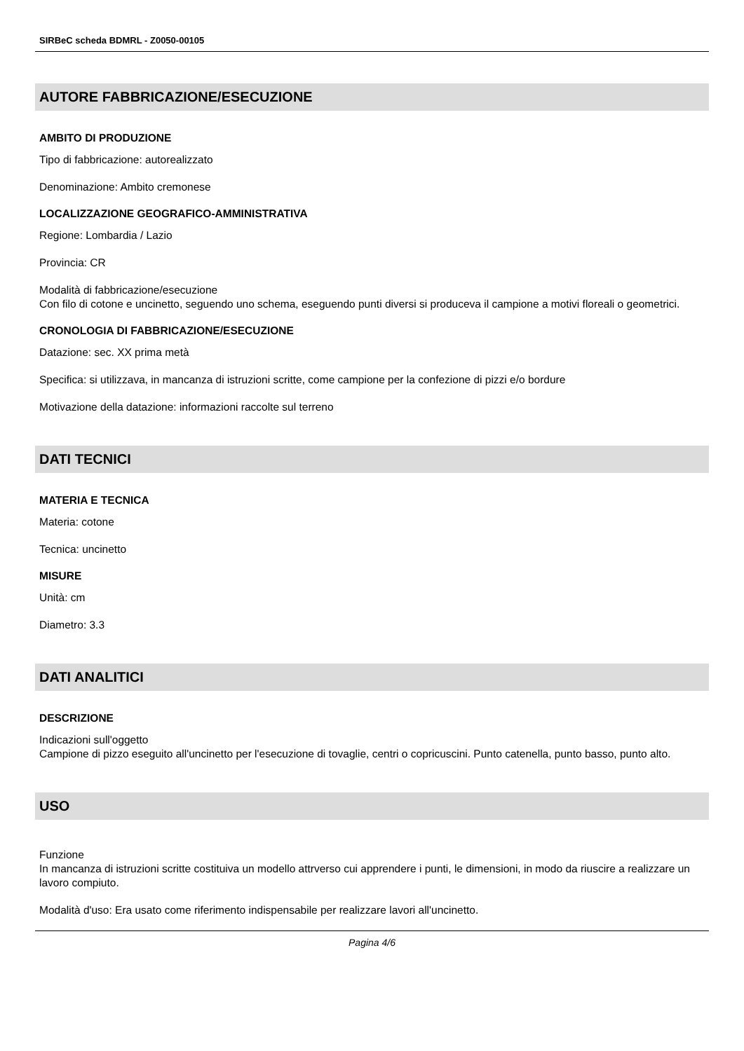SIRBeC scheda BDMRL - Z0050-00105
AUTORE FABBRICAZIONE/ESECUZIONE
AMBITO DI PRODUZIONE
Tipo di fabbricazione: autorealizzato
Denominazione: Ambito cremonese
LOCALIZZAZIONE GEOGRAFICO-AMMINISTRATIVA
Regione: Lombardia / Lazio
Provincia: CR
Modalità di fabbricazione/esecuzione
Con filo di cotone e uncinetto, seguendo uno schema, eseguendo punti diversi si produceva il campione a motivi floreali o geometrici.
CRONOLOGIA DI FABBRICAZIONE/ESECUZIONE
Datazione: sec. XX prima metà
Specifica: si utilizzava, in mancanza di istruzioni scritte, come campione per la confezione di pizzi e/o bordure
Motivazione della datazione: informazioni raccolte sul terreno
DATI TECNICI
MATERIA E TECNICA
Materia: cotone
Tecnica: uncinetto
MISURE
Unità: cm
Diametro: 3.3
DATI ANALITICI
DESCRIZIONE
Indicazioni sull'oggetto
Campione di pizzo eseguito all'uncinetto per l'esecuzione di tovaglie, centri o copricuscini. Punto catenella, punto basso, punto alto.
USO
Funzione
In mancanza di istruzioni scritte costituiva un modello attrverso cui apprendere i punti, le dimensioni, in modo da riuscire a realizzare un lavoro compiuto.
Modalità d'uso: Era usato come riferimento indispensabile per realizzare lavori all'uncinetto.
Pagina 4/6